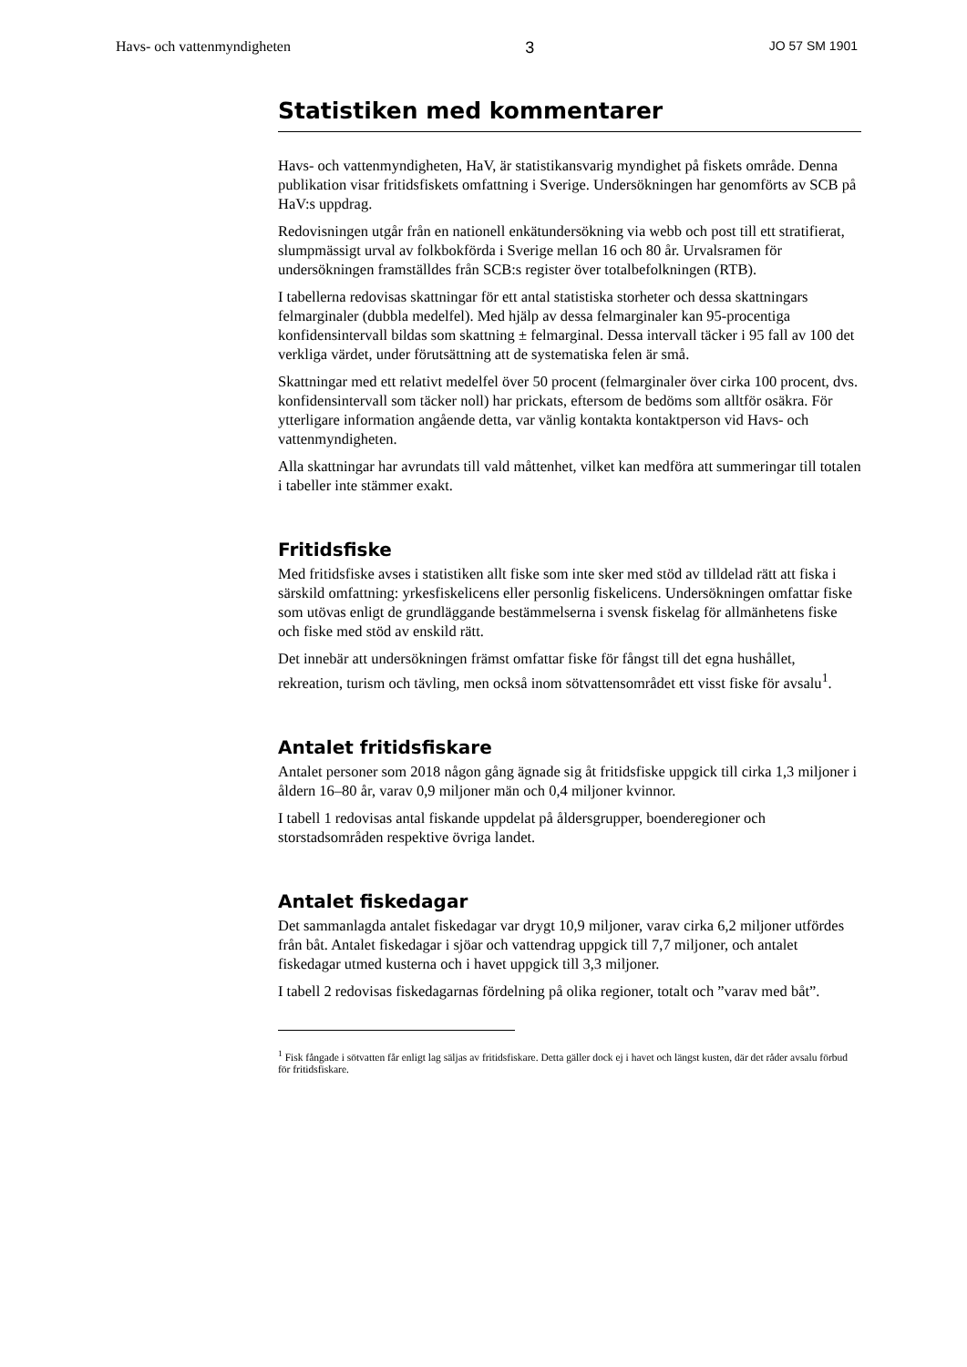Havs- och vattenmyndigheten 3 JO 57 SM 1901
Statistiken med kommentarer
Havs- och vattenmyndigheten, HaV, är statistikansvarig myndighet på fiskets område. Denna publikation visar fritidsfiskets omfattning i Sverige. Undersökningen har genomförts av SCB på HaV:s uppdrag.
Redovisningen utgår från en nationell enkätundersökning via webb och post till ett stratifierat, slumpmässigt urval av folkbokförda i Sverige mellan 16 och 80 år. Urvalsramen för undersökningen framställdes från SCB:s register över totalbefolkningen (RTB).
I tabellerna redovisas skattningar för ett antal statistiska storheter och dessa skattningars felmarginaler (dubbla medelfel). Med hjälp av dessa felmarginaler kan 95-procentiga konfidensintervall bildas som skattning ± felmarginal. Dessa intervall täcker i 95 fall av 100 det verkliga värdet, under förutsättning att de systematiska felen är små.
Skattningar med ett relativt medelfel över 50 procent (felmarginaler över cirka 100 procent, dvs. konfidensintervall som täcker noll) har prickats, eftersom de bedöms som alltför osäkra. För ytterligare information angående detta, var vänlig kontakta kontaktperson vid Havs- och vattenmyndigheten.
Alla skattningar har avrundats till vald måttenhet, vilket kan medföra att summeringar till totalen i tabeller inte stämmer exakt.
Fritidsfiske
Med fritidsfiske avses i statistiken allt fiske som inte sker med stöd av tilldelad rätt att fiska i särskild omfattning: yrkesfiskelicens eller personlig fiskelicens. Undersökningen omfattar fiske som utövas enligt de grundläggande bestämmelserna i svensk fiskelag för allmänhetens fiske och fiske med stöd av enskild rätt.
Det innebär att undersökningen främst omfattar fiske för fångst till det egna hushållet, rekreation, turism och tävling, men också inom sötvattensområdet ett visst fiske för avsalu<sup>1</sup>.
Antalet fritidsfiskare
Antalet personer som 2018 någon gång ägnade sig åt fritidsfiske uppgick till cirka 1,3 miljoner i åldern 16–80 år, varav 0,9 miljoner män och 0,4 miljoner kvinnor.
I tabell 1 redovisas antal fiskande uppdelat på åldersgrupper, boenderegioner och storstadsområden respektive övriga landet.
Antalet fiskedagar
Det sammanlagda antalet fiskedagar var drygt 10,9 miljoner, varav cirka 6,2 miljoner utfördes från båt. Antalet fiskedagar i sjöar och vattendrag uppgick till 7,7 miljoner, och antalet fiskedagar utmed kusterna och i havet uppgick till 3,3 miljoner.
I tabell 2 redovisas fiskedagarnas fördelning på olika regioner, totalt och ”varav med båt”.
<sup>1</sup> Fisk fångade i sötvatten får enligt lag säljas av fritidsfiskare. Detta gäller dock ej i havet och längst kusten, där det råder avsalu förbud för fritidsfiskare.